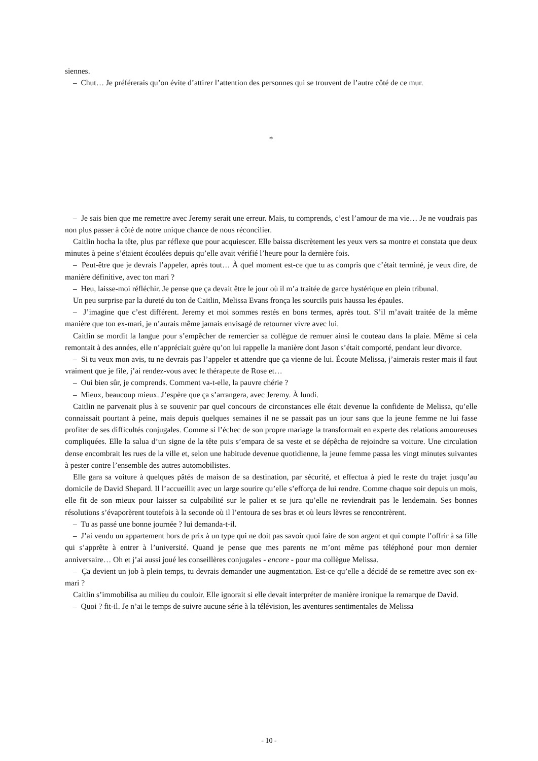siennes.
– Chut… Je préférerais qu’on évite d’attirer l’attention des personnes qui se trouvent de l’autre côté de ce mur.
*
– Je sais bien que me remettre avec Jeremy serait une erreur. Mais, tu comprends, c’est l’amour de ma vie… Je ne voudrais pas non plus passer à côté de notre unique chance de nous réconcilier.
Caitlin hocha la tête, plus par réflexe que pour acquiescer. Elle baissa discrètement les yeux vers sa montre et constata que deux minutes à peine s’étaient écoulées depuis qu’elle avait vérifié l’heure pour la dernière fois.
– Peut-être que je devrais l’appeler, après tout… À quel moment est-ce que tu as compris que c’était terminé, je veux dire, de manière définitive, avec ton mari ?
– Heu, laisse-moi réfléchir. Je pense que ça devait être le jour où il m’a traitée de garce hystérique en plein tribunal.
Un peu surprise par la dureté du ton de Caitlin, Melissa Evans fronça les sourcils puis haussa les épaules.
– J’imagine que c’est différent. Jeremy et moi sommes restés en bons termes, après tout. S’il m’avait traitée de la même manière que ton ex-mari, je n’aurais même jamais envisagé de retourner vivre avec lui.
Caitlin se mordit la langue pour s’empêcher de remercier sa collègue de remuer ainsi le couteau dans la plaie. Même si cela remontait à des années, elle n’appréciait guère qu’on lui rappelle la manière dont Jason s’était comporté, pendant leur divorce.
– Si tu veux mon avis, tu ne devrais pas l’appeler et attendre que ça vienne de lui. Écoute Melissa, j’aimerais rester mais il faut vraiment que je file, j’ai rendez-vous avec le thérapeute de Rose et…
– Oui bien sûr, je comprends. Comment va-t-elle, la pauvre chérie ?
– Mieux, beaucoup mieux. J’espère que ça s’arrangera, avec Jeremy. À lundi.
Caitlin ne parvenait plus à se souvenir par quel concours de circonstances elle était devenue la confidente de Melissa, qu’elle connaissait pourtant à peine, mais depuis quelques semaines il ne se passait pas un jour sans que la jeune femme ne lui fasse profiter de ses difficultés conjugales. Comme si l’échec de son propre mariage la transformait en experte des relations amoureuses compliquées. Elle la salua d’un signe de la tête puis s’empara de sa veste et se dépêcha de rejoindre sa voiture. Une circulation dense encombrait les rues de la ville et, selon une habitude devenue quotidienne, la jeune femme passa les vingt minutes suivantes à pester contre l’ensemble des autres automobilistes.
Elle gara sa voiture à quelques pâtés de maison de sa destination, par sécurité, et effectua à pied le reste du trajet jusqu’au domicile de David Shepard. Il l’accueillit avec un large sourire qu’elle s’efforça de lui rendre. Comme chaque soir depuis un mois, elle fit de son mieux pour laisser sa culpabilité sur le palier et se jura qu’elle ne reviendrait pas le lendemain. Ses bonnes résolutions s’évaporèrent toutefois à la seconde où il l’entoura de ses bras et où leurs lèvres se rencontrèrent.
– Tu as passé une bonne journée ? lui demanda-t-il.
– J’ai vendu un appartement hors de prix à un type qui ne doit pas savoir quoi faire de son argent et qui compte l’offrir à sa fille qui s’apprête à entrer à l’université. Quand je pense que mes parents ne m’ont même pas téléphoné pour mon dernier anniversaire… Oh et j’ai aussi joué les conseillères conjugales - encore - pour ma collègue Melissa.
– Ça devient un job à plein temps, tu devrais demander une augmentation. Est-ce qu’elle a décidé de se remettre avec son ex-mari ?
Caitlin s’immobilisa au milieu du couloir. Elle ignorait si elle devait interpréter de manière ironique la remarque de David.
– Quoi ? fit-il. Je n’ai le temps de suivre aucune série à la télévision, les aventures sentimentales de Melissa
- 10 -